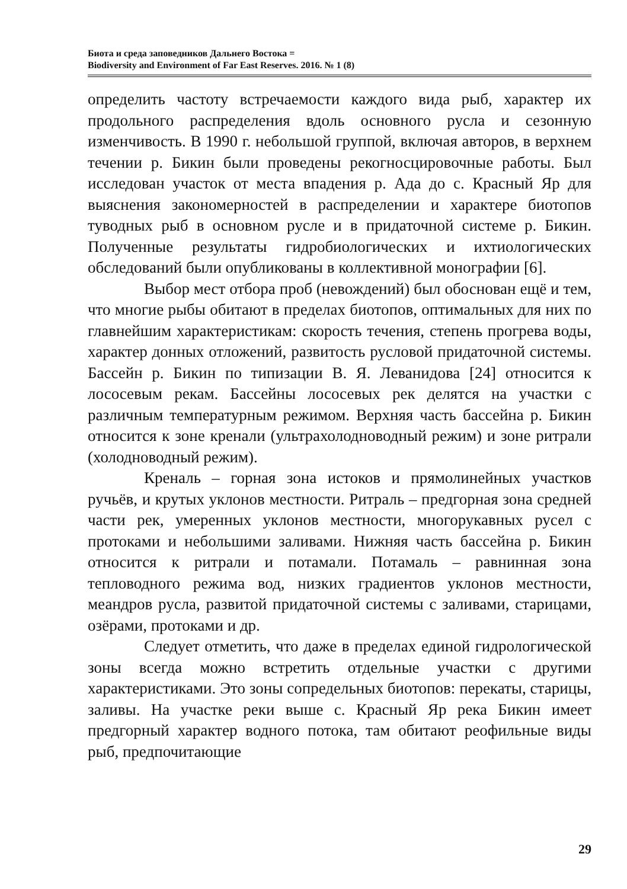Биота и среда заповедников Дальнего Востока =
Biodiversity and Environment of Far East Reserves. 2016. № 1 (8)
определить частоту встречаемости каждого вида рыб, характер их продольного распределения вдоль основного русла и сезонную изменчивость. В 1990 г. небольшой группой, включая авторов, в верхнем течении р. Бикин были проведены рекогносцировочные работы. Был исследован участок от места впадения р. Ада до с. Красный Яр для выяснения закономерностей в распределении и характере биотопов туводных рыб в основном русле и в придаточной системе р. Бикин. Полученные результаты гидробиологических и ихтиологических обследований были опубликованы в коллективной монографии [6].
Выбор мест отбора проб (невождений) был обоснован ещё и тем, что многие рыбы обитают в пределах биотопов, оптимальных для них по главнейшим характеристикам: скорость течения, степень прогрева воды, характер донных отложений, развитость русловой придаточной системы. Бассейн р. Бикин по типизации В. Я. Леванидова [24] относится к лососевым рекам. Бассейны лососевых рек делятся на участки с различным температурным режимом. Верхняя часть бассейна р. Бикин относится к зоне кренали (ультрахолодноводный режим) и зоне ритрали (холодноводный режим).
Креналь – горная зона истоков и прямолинейных участков ручьёв, и крутых уклонов местности. Ритраль – предгорная зона средней части рек, умеренных уклонов местности, многорукавных русел с протоками и небольшими заливами. Нижняя часть бассейна р. Бикин относится к ритрали и потамали. Потамаль – равнинная зона тепловодного режима вод, низких градиентов уклонов местности, меандров русла, развитой придаточной системы с заливами, старицами, озёрами, протоками и др.
Следует отметить, что даже в пределах единой гидрологической зоны всегда можно встретить отдельные участки с другими характеристиками. Это зоны сопредельных биотопов: перекаты, старицы, заливы. На участке реки выше с. Красный Яр река Бикин имеет предгорный характер водного потока, там обитают реофильные виды рыб, предпочитающие
29